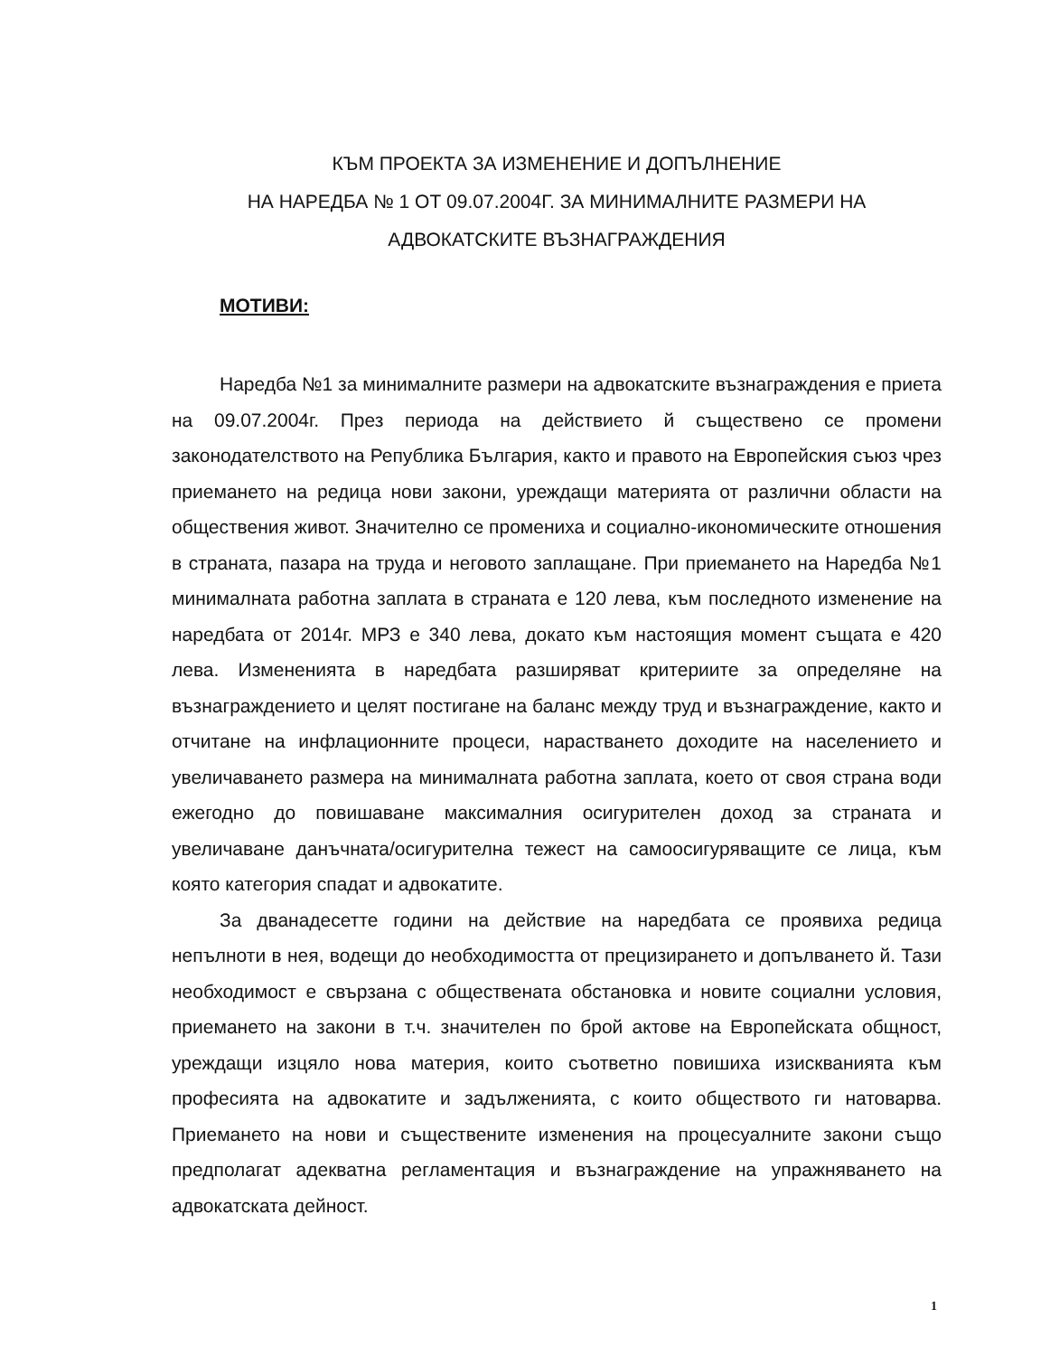КЪМ ПРОЕКТА ЗА ИЗМЕНЕНИЕ И ДОПЪЛНЕНИЕ
НА НАРЕДБА № 1 ОТ 09.07.2004Г. ЗА МИНИМАЛНИТЕ РАЗМЕРИ НА
АДВОКАТСКИТЕ ВЪЗНАГРАЖДЕНИЯ
МОТИВИ:
Наредба №1 за минималните размери на адвокатските възнаграждения е приета на 09.07.2004г. През периода на действието й съществено се промени законодателството на Република България, както и правото на Европейския съюз чрез приемането на редица нови закони, уреждащи материята от различни области на обществения живот. Значително се промениха и социално-икономическите отношения в страната, пазара на труда и неговото заплащане. При приемането на Наредба №1 минималната работна заплата в страната е 120 лева, към последното изменение на наредбата от 2014г. МРЗ е 340 лева, докато към настоящия момент същата е 420 лева. Измененията в наредбата разширяват критериите за определяне на възнаграждението и целят постигане на баланс между труд и възнаграждение, както и отчитане на инфлационните процеси, нарастването доходите на населението и увеличаването размера на минималната работна заплата, което от своя страна води ежегодно до повишаване максималния осигурителен доход за страната и увеличаване данъчната/осигурителна тежест на самоосигуряващите се лица, към която категория спадат и адвокатите.
За дванадесетте години на действие на наредбата се проявиха редица непълноти в нея, водещи до необходимостта от прецизирането и допълването й. Тази необходимост е свързана с обществената обстановка и новите социални условия, приемането на закони в т.ч. значителен по брой актове на Европейската общност, уреждащи изцяло нова материя, които съответно повишиха изискванията към професията на адвокатите и задълженията, с които обществото ги натоварва. Приемането на нови и съществените изменения на процесуалните закони също предполагат адекватна регламентация и възнаграждение на упражняването на адвокатската дейност.
1